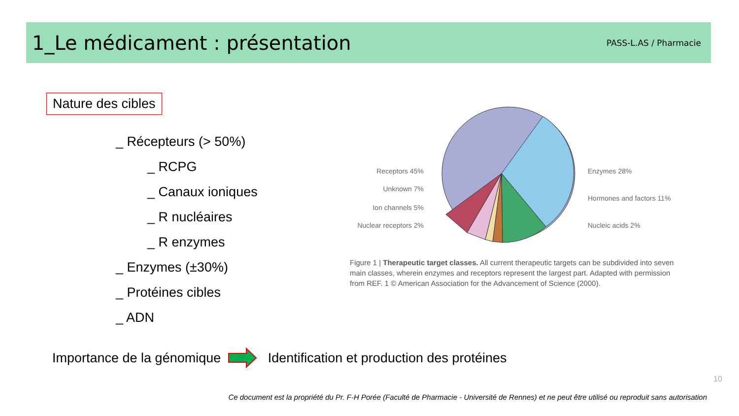1_Le médicament : présentation
PASS-L.AS / Pharmacie
Nature des cibles
_ Récepteurs (> 50%)
_ RCPG
_ Canaux ioniques
_ R nucléaires
_ R enzymes
_ Enzymes (±30%)
_ Protéines cibles
_ ADN
Receptors 45%
Unknown 7%
Ion channels 5%
Nuclear receptors 2%
Enzymes 28%
Hormones and factors 11%
Nucleic acids 2%
Figure 1 | Therapeutic target classes. All current therapeutic targets can be subdivided into seven main classes, wherein enzymes and receptors represent the largest part. Adapted with permission from REF. 1 © American Association for the Advancement of Science (2000).
Importance de la génomique Identification et production des protéines
10
Ce document est la propriété du Pr. F-H Porée (Faculté de Pharmacie - Université de Rennes) et ne peut être utilisé ou reproduit sans autorisation